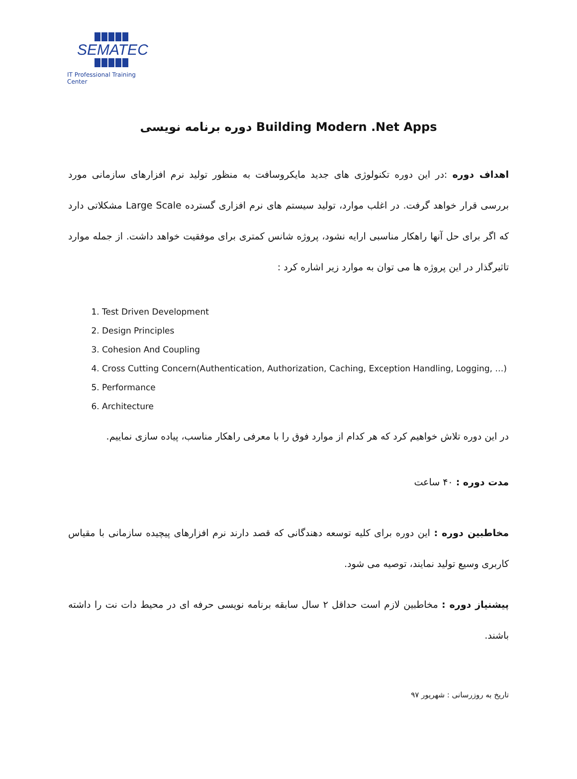SEMATEC
IT Professional Training Center
دوره برنامه نویسی Building Modern .Net Apps
اهداف دوره :در این دوره تکنولوژی های جدید مایکروسافت به منظور تولید نرم افزارهای سازمانی مورد بررسی قرار خواهد گرفت. در اغلب موارد، تولید سیستم های نرم افزاری گسترده Large Scale مشکلاتی دارد که اگر برای حل آنها راهکار مناسبی ارایه نشود، پروژه شانس کمتری برای موفقیت خواهد داشت. از جمله موارد تاثیرگذار در این پروژه ها می توان به موارد زیر اشاره کرد :
1. Test Driven Development
2. Design Principles
3. Cohesion And Coupling
4. Cross Cutting Concern(Authentication, Authorization, Caching, Exception Handling, Logging, …)
5. Performance
6. Architecture
در این دوره تلاش خواهیم کرد که هر کدام از موارد فوق را با معرفی راهکار مناسب، پیاده سازی نماییم.
مدت دوره : ۴۰ ساعت
مخاطبین دوره : این دوره برای کلیه توسعه دهندگانی که قصد دارند نرم افزارهای پیچیده سازمانی با مقیاس کاربری وسیع تولید نمایند، توصیه می شود.
پیشنیاز دوره : مخاطبین لازم است حداقل ۲ سال سابقه برنامه نویسی حرفه ای در محیط دات نت را داشته باشند.
تاریخ به روزرسانی : شهریور ۹۷